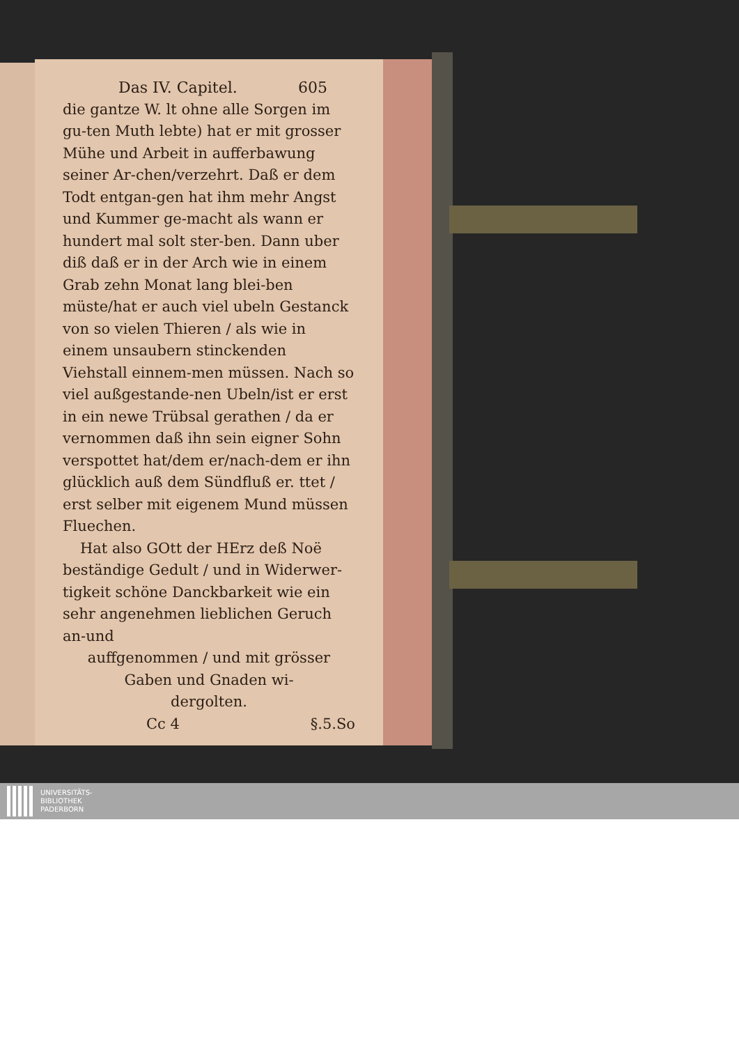Das IV. Capitel. 605
die gantze W. lt ohne alle Sorgen im gu-ten Muth lebte) hat er mit grosser Mühe und Arbeit in aufferbawung seiner Ar-chen/verzehrt. Daß er dem Todt entgan-gen hat ihm mehr Angst und Kummer ge-macht als wann er hundert mal solt ster-ben. Dann uber diß daß er in der Arch wie in einem Grab zehn Monat lang blei-ben müste/hat er auch viel ubeln Gestanck von so vielen Thieren / als wie in einem unsaubern stinckenden Viehstall einnem-men müssen. Nach so viel außgestande-nen Ubeln/ist er erst in ein newe Trübsal gerathen / da er vernommen daß ihn sein eigner Sohn verspottet hat/dem er/nach-dem er ihn glücklich auß dem Sündfluß er. ttet / erst selber mit eigenem Mund müssen Fluechen.
Hat also GOtt der HErz deß Noë beständige Gedult / und in Widerwer-tigkeit schöne Danckbarkeit wie ein sehr angenehmen lieblichen Geruch an-und
auffgenommen / und mit grösser
Gaben und Gnaden wi-
dergolten.
Cc 4 §.5.So
UNIVERSITÄTS-
BIBLIOTHEK
PADERBORN